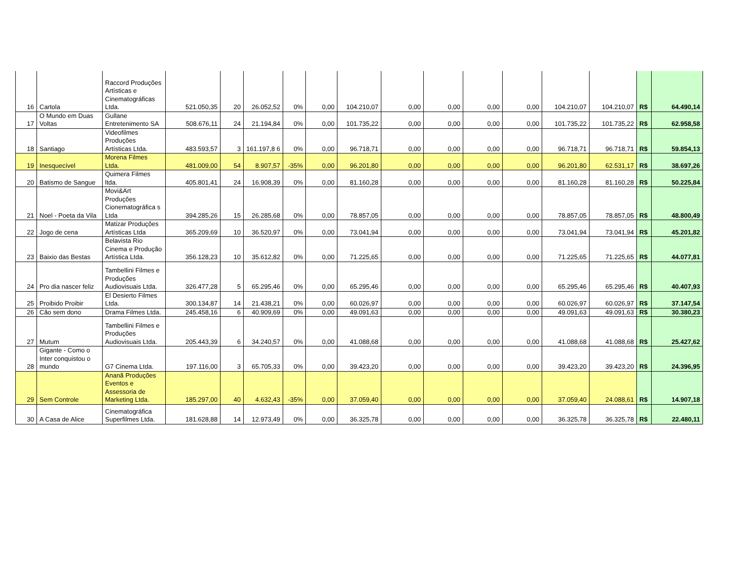| 16 | Cartola | Raccord Produções Artísticas e Cinematográficas Ltda. | 521.050,35 | 20 | 26.052,52 | 0% | 0,00 | 104.210,07 | 0,00 | 0,00 | 0,00 | 0,00 | 104.210,07 | 104.210,07 | R$ | 64.490,14 |
| 17 | O Mundo em Duas Voltas | Gullane Entretenimento SA | 508.676,11 | 24 | 21.194,84 | 0% | 0,00 | 101.735,22 | 0,00 | 0,00 | 0,00 | 0,00 | 101.735,22 | 101.735,22 | R$ | 62.958,58 |
| 18 | Santiago | Videofilmes Produções Artísticas Ltda. | 483.593,57 | 3 | 161.197,8 6 | 0% | 0,00 | 96.718,71 | 0,00 | 0,00 | 0,00 | 0,00 | 96.718,71 | 96.718,71 | R$ | 59.854,13 |
| 19 | Inesquecível | Morena Filmes Ltda. | 481.009,00 | 54 | 8.907,57 | -35% | 0,00 | 96.201,80 | 0,00 | 0,00 | 0,00 | 0,00 | 96.201,80 | 62.531,17 | R$ | 38.697,26 |
| 20 | Batismo de Sangue | Quimera Filmes ltda. | 405.801,41 | 24 | 16.908,39 | 0% | 0,00 | 81.160,28 | 0,00 | 0,00 | 0,00 | 0,00 | 81.160,28 | 81.160,28 | R$ | 50.225,84 |
| 21 | Noel - Poeta da Vila | Movi&Art Produções Cionematográfica s Ltda | 394.285,26 | 15 | 26.285,68 | 0% | 0,00 | 78.857,05 | 0,00 | 0,00 | 0,00 | 0,00 | 78.857,05 | 78.857,05 | R$ | 48.800,49 |
| 22 | Jogo de cena | Matizar Produções Artísticas Ltda | 365.209,69 | 10 | 36.520,97 | 0% | 0,00 | 73.041,94 | 0,00 | 0,00 | 0,00 | 0,00 | 73.041,94 | 73.041,94 | R$ | 45.201,82 |
| 23 | Baixio das Bestas | Belavista Rio Cinema e Produção Artística Ltda. | 356.128,23 | 10 | 35.612,82 | 0% | 0,00 | 71.225,65 | 0,00 | 0,00 | 0,00 | 0,00 | 71.225,65 | 71.225,65 | R$ | 44.077,81 |
| 24 | Pro dia nascer feliz | Tambellini Filmes e Produções Audiovisuais Ltda. | 326.477,28 | 5 | 65.295,46 | 0% | 0,00 | 65.295,46 | 0,00 | 0,00 | 0,00 | 0,00 | 65.295,46 | 65.295,46 | R$ | 40.407,93 |
| 25 | Proibido Proibir | El Desierto Filmes Ltda. | 300.134,87 | 14 | 21.438,21 | 0% | 0,00 | 60.026,97 | 0,00 | 0,00 | 0,00 | 0,00 | 60.026,97 | 60.026,97 | R$ | 37.147,54 |
| 26 | Cão sem dono | Drama Filmes Ltda. | 245.458,16 | 6 | 40.909,69 | 0% | 0,00 | 49.091,63 | 0,00 | 0,00 | 0,00 | 0,00 | 49.091,63 | 49.091,63 | R$ | 30.380,23 |
| 27 | Mutum | Tambellini Filmes e Produções Audiovisuais Ltda. | 205.443,39 | 6 | 34.240,57 | 0% | 0,00 | 41.088,68 | 0,00 | 0,00 | 0,00 | 0,00 | 41.088,68 | 41.088,68 | R$ | 25.427,62 |
| 28 | Gigante - Como o Inter conquistou o mundo | G7 Cinema Ltda. | 197.116,00 | 3 | 65.705,33 | 0% | 0,00 | 39.423,20 | 0,00 | 0,00 | 0,00 | 0,00 | 39.423,20 | 39.423,20 | R$ | 24.396,95 |
| 29 | Sem Controle | Ananã Produções Eventos e Assessoria de Marketing Ltda. | 185.297,00 | 40 | 4.632,43 | -35% | 0,00 | 37.059,40 | 0,00 | 0,00 | 0,00 | 0,00 | 37.059,40 | 24.088,61 | R$ | 14.907,18 |
| 30 | A Casa de Alice | Cinematográfica Superfilmes Ltda. | 181.628,88 | 14 | 12.973,49 | 0% | 0,00 | 36.325,78 | 0,00 | 0,00 | 0,00 | 0,00 | 36.325,78 | 36.325,78 | R$ | 22.480,11 |